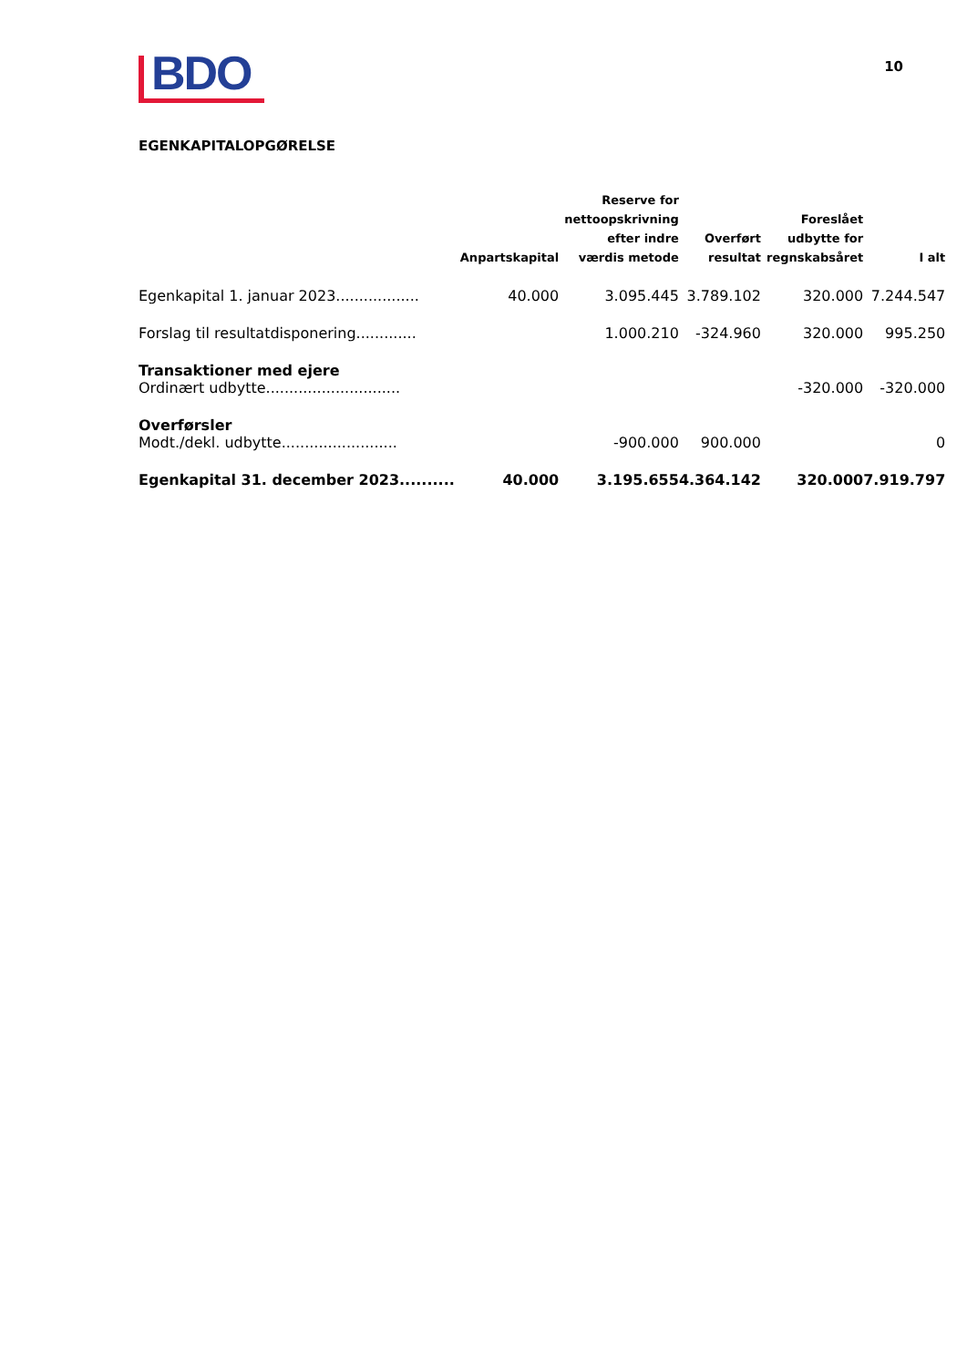BDO
10
EGENKAPITALOPGØRELSE
| | Anpartskapital | Reserve for nettoopskrivning efter indre værdis metode | Overført resultat | Foreslået udbytte for regnskabsåret | I alt |
| --- | --- | --- | --- | --- | --- |
| Egenkapital 1. januar 2023.................. | 40.000 | 3.095.445 | 3.789.102 | 320.000 | 7.244.547 |
| Forslag til resultatdisponering............. | | 1.000.210 | -324.960 | 320.000 | 995.250 |
| Transaktioner med ejere | | | | | |
| Ordinært udbytte............................. | | | | -320.000 | -320.000 |
| Overførsler | | | | | |
| Modt./dekl. udbytte......................... | | -900.000 | 900.000 | | 0 |
| Egenkapital 31. december 2023.......... | 40.000 | 3.195.655 | 4.364.142 | 320.000 | 7.919.797 |